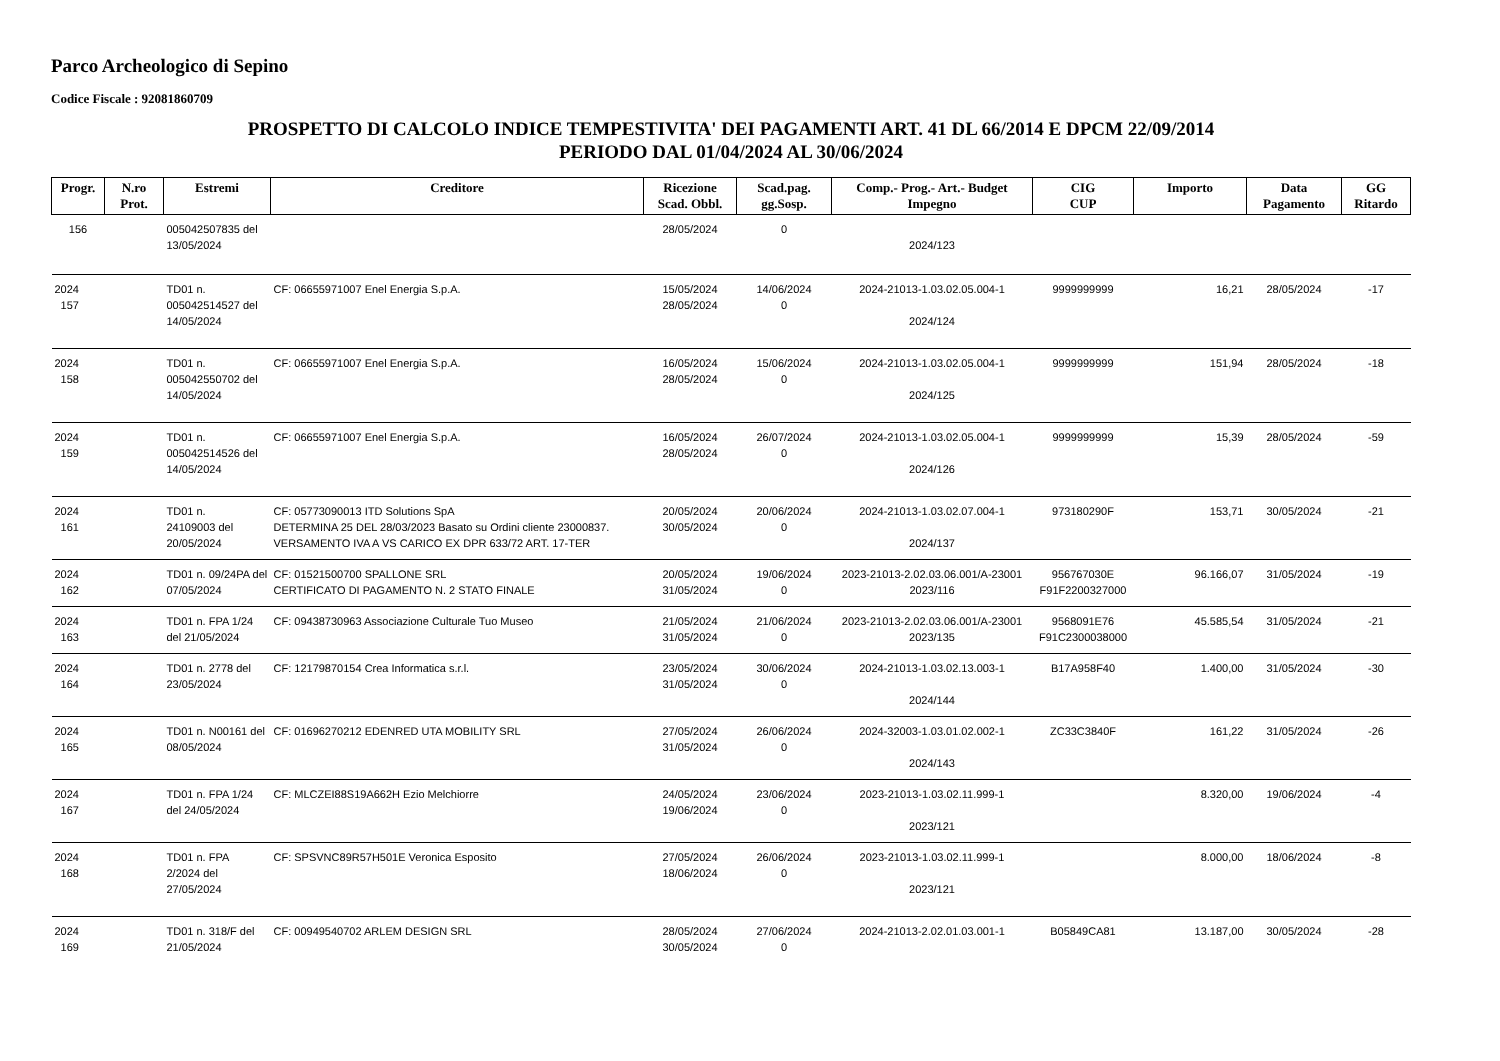Parco Archeologico di Sepino
Codice Fiscale : 92081860709
PROSPETTO DI CALCOLO INDICE TEMPESTIVITA' DEI PAGAMENTI ART. 41 DL 66/2014 E DPCM 22/09/2014
PERIODO DAL 01/04/2024 AL 30/06/2024
| Progr. | N.ro Prot. | Estremi | Creditore | Ricezione Scad. Obbl. | Scad.pag. gg.Sosp. | Comp.- Prog.- Art.- Budget Impegno | CIG CUP | Importo | Data Pagamento | GG Ritardo |
| --- | --- | --- | --- | --- | --- | --- | --- | --- | --- | --- |
| 156 | | 005042507835 del 13/05/2024 | | 28/05/2024 | 0 | 2024/123 | | | | |
| 2024 157 | | TD01 n. 005042514527 del 14/05/2024 | CF: 06655971007 Enel Energia S.p.A. | 15/05/2024 28/05/2024 | 14/06/2024 0 | 2024-21013-1.03.02.05.004-1 2024/124 | 9999999999 | 16,21 | 28/05/2024 | -17 |
| 2024 158 | | TD01 n. 005042550702 del 14/05/2024 | CF: 06655971007 Enel Energia S.p.A. | 16/05/2024 28/05/2024 | 15/06/2024 0 | 2024-21013-1.03.02.05.004-1 2024/125 | 9999999999 | 151,94 | 28/05/2024 | -18 |
| 2024 159 | | TD01 n. 005042514526 del 14/05/2024 | CF: 06655971007 Enel Energia S.p.A. | 16/05/2024 28/05/2024 | 26/07/2024 0 | 2024-21013-1.03.02.05.004-1 2024/126 | 9999999999 | 15,39 | 28/05/2024 | -59 |
| 2024 161 | | TD01 n. 24109003 del 20/05/2024 | CF: 05773090013 ITD Solutions SpA DETERMINA 25 DEL 28/03/2023 Basato su Ordini cliente 23000837. VERSAMENTO IVA A VS CARICO EX DPR 633/72 ART. 17-TER | 20/05/2024 30/05/2024 | 20/06/2024 0 | 2024-21013-1.03.02.07.004-1 2024/137 | 973180290F | 153,71 | 30/05/2024 | -21 |
| 2024 162 | | TD01 n. 09/24PA del 07/05/2024 | CF: 01521500700 SPALLONE SRL CERTIFICATO DI PAGAMENTO N. 2 STATO FINALE | 20/05/2024 31/05/2024 | 19/06/2024 0 | 2023-21013-2.02.03.06.001/A-23001 2023/116 | 956767030E F91F2200327000 | 96.166,07 | 31/05/2024 | -19 |
| 2024 163 | | TD01 n. FPA 1/24 del 21/05/2024 | CF: 09438730963 Associazione Culturale Tuo Museo | 21/05/2024 31/05/2024 | 21/06/2024 0 | 2023-21013-2.02.03.06.001/A-23001 2023/135 | 9568091E76 F91C2300038000 | 45.585,54 | 31/05/2024 | -21 |
| 2024 164 | | TD01 n. 2778 del 23/05/2024 | CF: 12179870154 Crea Informatica s.r.l. | 23/05/2024 31/05/2024 | 30/06/2024 0 | 2024-21013-1.03.02.13.003-1 2024/144 | B17A958F40 | 1.400,00 | 31/05/2024 | -30 |
| 2024 165 | | TD01 n. N00161 del 08/05/2024 | CF: 01696270212 EDENRED UTA MOBILITY SRL | 27/05/2024 31/05/2024 | 26/06/2024 0 | 2024-32003-1.03.01.02.002-1 2024/143 | ZC33C3840F | 161,22 | 31/05/2024 | -26 |
| 2024 167 | | TD01 n. FPA 1/24 del 24/05/2024 | CF: MLCZEI88S19A662H Ezio Melchiorre | 24/05/2024 19/06/2024 | 23/06/2024 0 | 2023-21013-1.03.02.11.999-1 2023/121 | | 8.320,00 | 19/06/2024 | -4 |
| 2024 168 | | TD01 n. FPA 2/2024 del 27/05/2024 | CF: SPSVNC89R57H501E Veronica Esposito | 27/05/2024 18/06/2024 | 26/06/2024 0 | 2023-21013-1.03.02.11.999-1 2023/121 | | 8.000,00 | 18/06/2024 | -8 |
| 2024 169 | | TD01 n. 318/F del 21/05/2024 | CF: 00949540702 ARLEM DESIGN SRL | 28/05/2024 30/05/2024 | 27/06/2024 0 | 2024-21013-2.02.01.03.001-1 | B05849CA81 | 13.187,00 | 30/05/2024 | -28 |